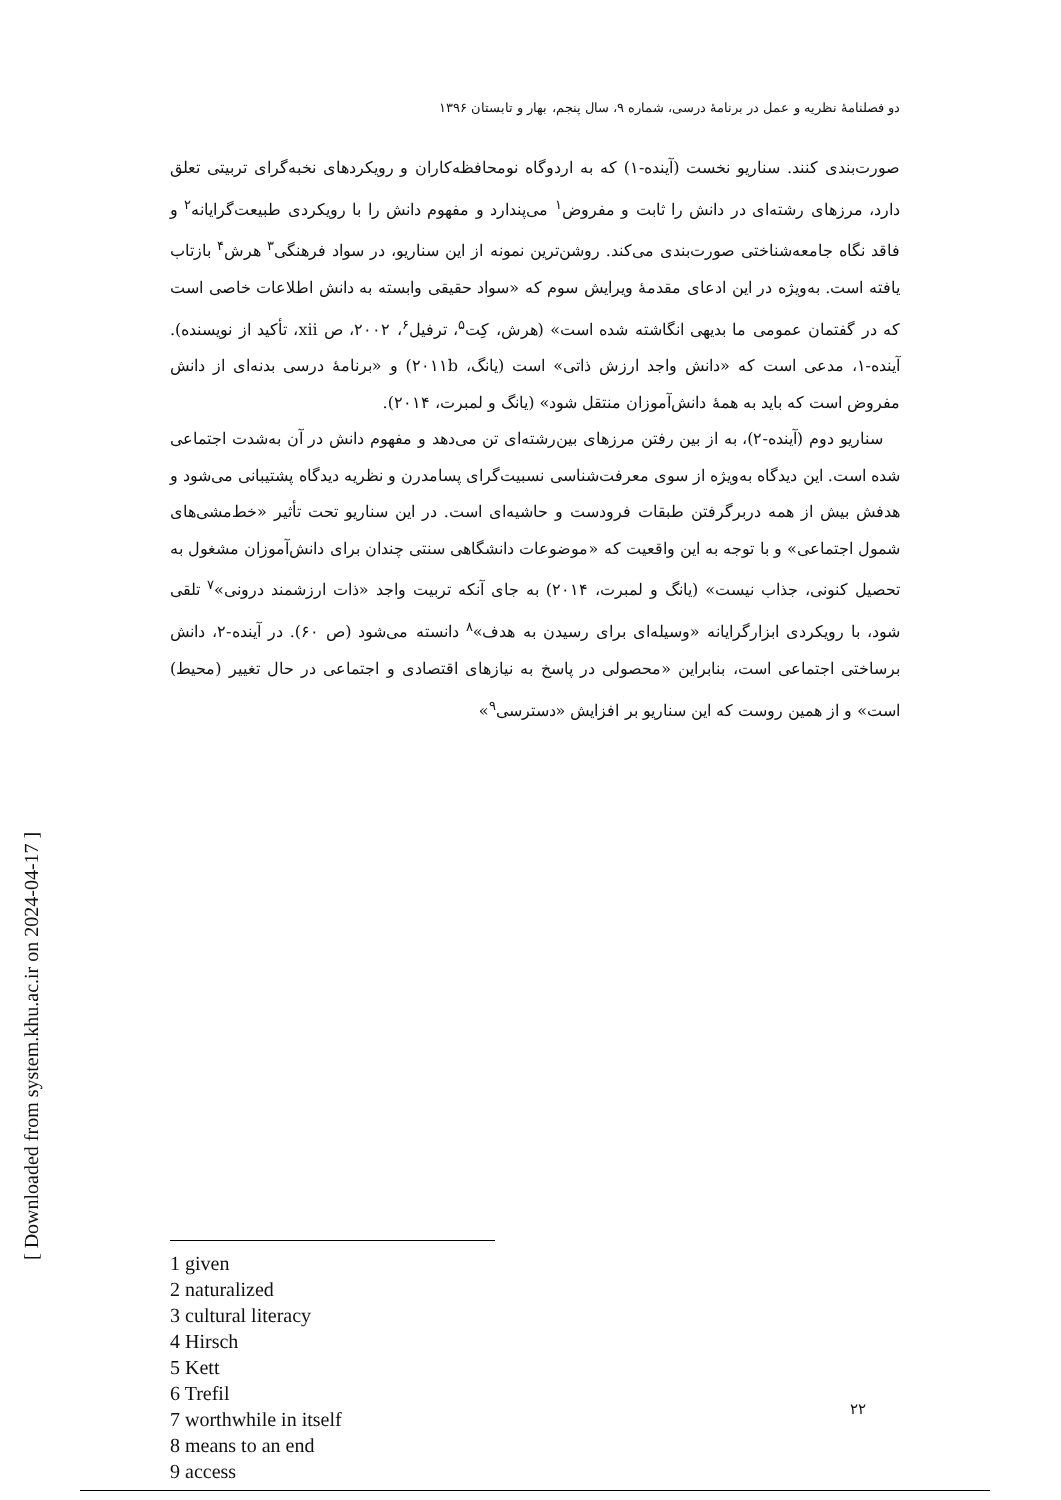دو فصلنامۀ نظریه و عمل در برنامۀ درسی، شماره ۹، سال پنجم، بهار و تابستان ۱۳۹۶
صورت‌بندی کنند. سناریو نخست (آینده-۱) که به اردوگاه نومحافظه‌کاران و رویکردهای نخبه‌گرای تربیتی تعلق دارد، مرزهای رشته‌ای در دانش را ثابت و مفروض<sup>۱</sup> می‌پندارد و مفهوم دانش را با رویکردی طبیعت‌گرایانه<sup>۲</sup> و فاقد نگاه جامعه‌شناختی صورت‌بندی می‌کند. روشن‌ترین نمونه از این سناریو، در سواد فرهنگی<sup>۳</sup> هرش<sup>۴</sup> بازتاب یافته است. به‌ویژه در این ادعای مقدمۀ ویرایش سوم که «سواد حقیقی وابسته به دانش اطلاعات خاصی است که در گفتمان عمومی ما بدیهی انگاشته شده است» (هرش، کِت<sup>۵</sup>، ترفیل<sup>۶</sup>، ۲۰۰۲، ص xii، تأکید از نویسنده). آینده-۱، مدعی است که «دانش واجد ارزش ذاتی» است (یانگ، ۲۰۱۱b) و «برنامۀ درسی بدنه‌ای از دانش مفروض است که باید به همۀ دانش‌آموزان منتقل شود» (یانگ و لمبرت، ۲۰۱۴).
سناریو دوم (آینده-۲)، به از بین رفتن مرزهای بین‌رشته‌ای تن می‌دهد و مفهوم دانش در آن به‌شدت اجتماعی شده است. این دیدگاه به‌ویژه از سوی معرفت‌شناسی نسبیت‌گرای پسامدرن و نظریه دیدگاه پشتیبانی می‌شود و هدفش بیش از همه دربرگرفتن طبقات فرودست و حاشیه‌ای است. در این سناریو تحت تأثیر «خط‌مشی‌های شمول اجتماعی» و با توجه به این واقعیت که «موضوعات دانشگاهی سنتی چندان برای دانش‌آموزان مشغول به تحصیل کنونی، جذاب نیست» (یانگ و لمبرت، ۲۰۱۴) به جای آنکه تربیت واجد «ذات ارزشمند درونی»<sup>۷</sup> تلقی شود، با رویکردی ابزارگرایانه «وسیله‌ای برای رسیدن به هدف»<sup>۸</sup> دانسته می‌شود (ص ۶۰). در آینده-۲، دانش برساختی اجتماعی است، بنابراین «محصولی در پاسخ به نیازهای اقتصادی و اجتماعی در حال تغییر (محیط) است» و از همین روست که این سناریو بر افزایش «دسترسی<sup>۹</sup>»
1 given
2 naturalized
3 cultural literacy
4 Hirsch
5 Kett
6 Trefil
7 worthwhile in itself
8 means to an end
9 access
۲۲
[ Downloaded from system.khu.ac.ir on 2024-04-17 ]